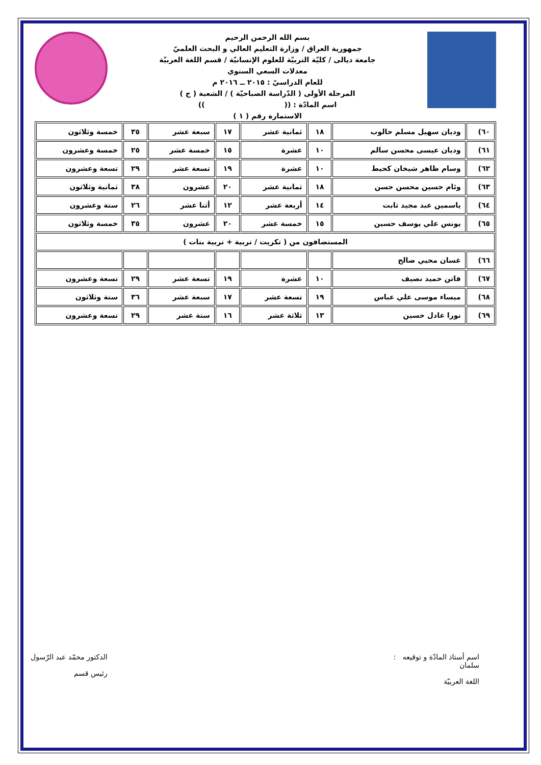بسم الله الرحمن الرحيم
جمهورية العراق / وزارة التعليم العالي و البحث العلميّ
جامعة ديالى / كليّة التربيّة للعلوم الإنسانيّة / قسم اللغة العربيّة
معدلات السعي السنوي
للعام الدراسيّ : ٢٠١٥ ــ ٢٠١٦ م
المرحلة الأولى ( الدّراسة الصباحيّة ) / الشعبة ( ج )
اسم المادّة : (( ))
الاستمارة رقم ( ١ )
| ٦٠) | وديان سهيل مسلم حالوب | ١٨ | ثمانية عشر | ١٧ | سبعة عشر | ٣٥ | خمسة وثلاثون |
| ٦١) | وديان عيسى محسن سالم | ١٠ | عشرة | ١٥ | خمسة عشر | ٢٥ | خمسة وعشرون |
| ٦٢) | وسام ظاهر شيخان كحيط | ١٠ | عشرة | ١٩ | تسعة عشر | ٢٩ | تسعة وعشرون |
| ٦٣) | وئام حسين محسن حسن | ١٨ | ثمانية عشر | ٢٠ | عشرون | ٣٨ | ثمانية وثلاثون |
| ٦٤) | ياسمين عبد مجيد ثابت | ١٤ | أربعة عشر | ١٢ | أثنا عشر | ٢٦ | ستة وعشرون |
| ٦٥) | يونس علي يوسف حسين | ١٥ | خمسة عشر | ٢٠ | عشرون | ٣٥ | خمسة وثلاثون |
| المستضافون من ( تكريت / تربية + تربية بنات ) | | | | | | | |
| ٦٦) | غسان محيي صالح | | | | | | |
| ٦٧) | فاتن حميد نصيف | ١٠ | عشرة | ١٩ | تسعة عشر | ٢٩ | تسعة وعشرون |
| ٦٨) | ميساء موسى علي عباس | ١٩ | تسعة عشر | ١٧ | سبعة عشر | ٣٦ | ستة وثلاثون |
| ٦٩) | نورا عادل حسين | ١٣ | ثلاثة عشر | ١٦ | ستة عشر | ٢٩ | تسعة وعشرون |
اسم أستاذ المادّة و توقيعه :
سلمان
اللغة العربيّة
الدكتور محمّد عبد الرّسول
رئيس قسم